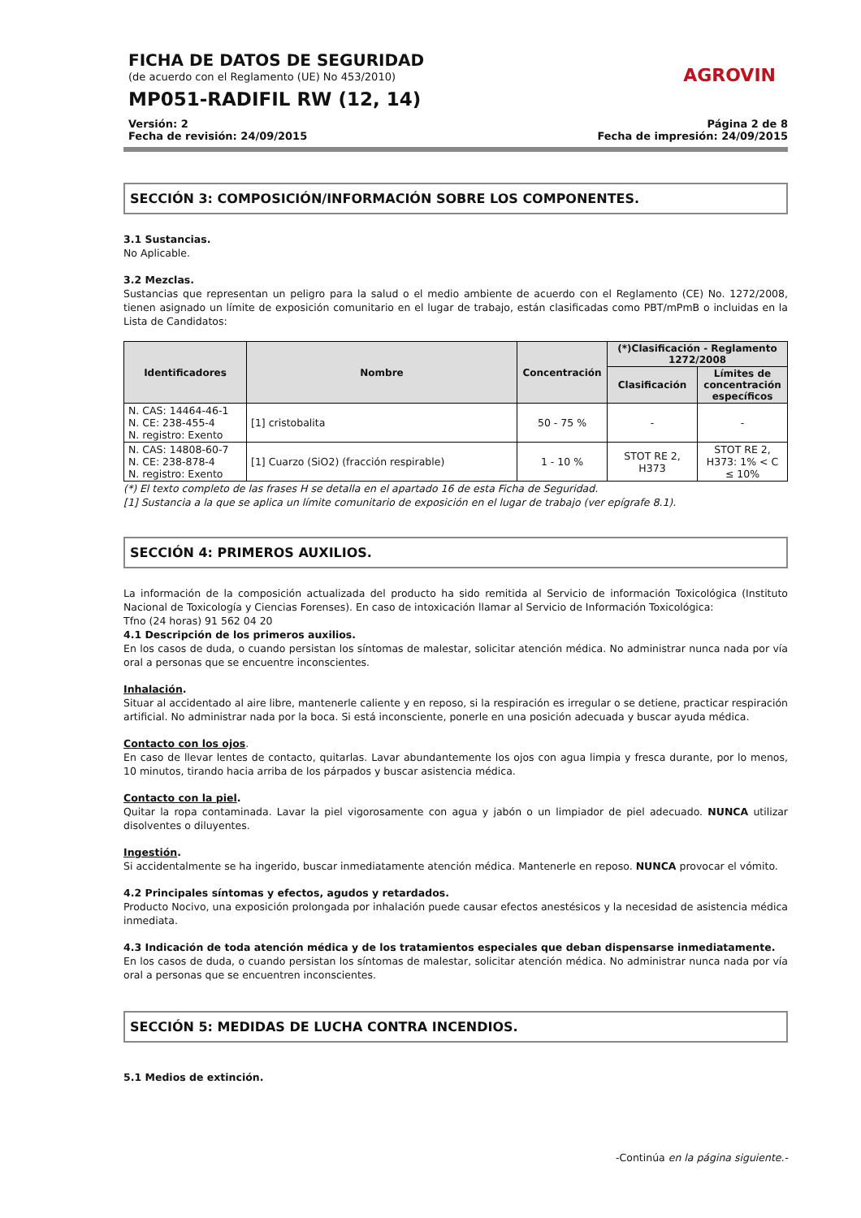FICHA DE DATOS DE SEGURIDAD
(de acuerdo con el Reglamento (UE) No 453/2010)
MP051-RADIFIL RW (12, 14)
AGROVIN
Versión: 2
Fecha de revisión: 24/09/2015
Página 2 de 8
Fecha de impresión: 24/09/2015
SECCIÓN 3: COMPOSICIÓN/INFORMACIÓN SOBRE LOS COMPONENTES.
3.1 Sustancias.
No Aplicable.
3.2 Mezclas.
Sustancias que representan un peligro para la salud o el medio ambiente de acuerdo con el Reglamento (CE) No. 1272/2008, tienen asignado un límite de exposición comunitario en el lugar de trabajo, están clasificadas como PBT/mPmB o incluidas en la Lista de Candidatos:
| Identificadores | Nombre | Concentración | (*)Clasificación - Reglamento 1272/2008 | |
| --- | --- | --- | --- | --- |
| | | | Clasificación | Límites de concentración específicos |
| N. CAS: 14464-46-1 N. CE: 238-455-4 N. registro: Exento | [1] cristobalita | 50 - 75 % | - | - |
| N. CAS: 14808-60-7 N. CE: 238-878-4 N. registro: Exento | [1] Cuarzo (SiO2) (fracción respirable) | 1 - 10 % | STOT RE 2, H373 | STOT RE 2, H373: 1% < C ≤ 10% |
(*) El texto completo de las frases H se detalla en el apartado 16 de esta Ficha de Seguridad.
[1] Sustancia a la que se aplica un límite comunitario de exposición en el lugar de trabajo (ver epígrafe 8.1).
SECCIÓN 4: PRIMEROS AUXILIOS.
La información de la composición actualizada del producto ha sido remitida al Servicio de información Toxicológica (Instituto Nacional de Toxicología y Ciencias Forenses). En caso de intoxicación llamar al Servicio de Información Toxicológica:
Tfno (24 horas) 91 562 04 20
4.1 Descripción de los primeros auxilios.
En los casos de duda, o cuando persistan los síntomas de malestar, solicitar atención médica. No administrar nunca nada por vía oral a personas que se encuentre inconscientes.
Inhalación.
Situar al accidentado al aire libre, mantenerle caliente y en reposo, si la respiración es irregular o se detiene, practicar respiración artificial. No administrar nada por la boca. Si está inconsciente, ponerle en una posición adecuada y buscar ayuda médica.
Contacto con los ojos.
En caso de llevar lentes de contacto, quitarlas. Lavar abundantemente los ojos con agua limpia y fresca durante, por lo menos, 10 minutos, tirando hacia arriba de los párpados y buscar asistencia médica.
Contacto con la piel.
Quitar la ropa contaminada. Lavar la piel vigorosamente con agua y jabón o un limpiador de piel adecuado. NUNCA utilizar disolventes o diluyentes.
Ingestión.
Si accidentalmente se ha ingerido, buscar inmediatamente atención médica. Mantenerle en reposo. NUNCA provocar el vómito.
4.2 Principales síntomas y efectos, agudos y retardados.
Producto Nocivo, una exposición prolongada por inhalación puede causar efectos anestésicos y la necesidad de asistencia médica inmediata.
4.3 Indicación de toda atención médica y de los tratamientos especiales que deban dispensarse inmediatamente.
En los casos de duda, o cuando persistan los síntomas de malestar, solicitar atención médica. No administrar nunca nada por vía oral a personas que se encuentren inconscientes.
SECCIÓN 5: MEDIDAS DE LUCHA CONTRA INCENDIOS.
5.1 Medios de extinción.
-Continúa en la página siguiente.-